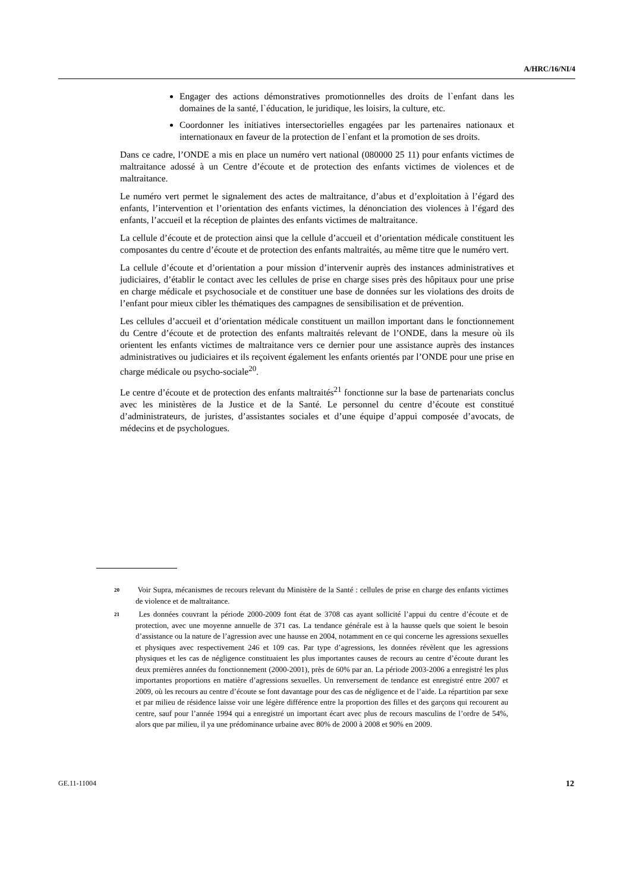A/HRC/16/NI/4
Engager des actions démonstratives promotionnelles des droits de l`enfant dans les domaines de la santé, l`éducation, le juridique, les loisirs, la culture, etc.
Coordonner les initiatives intersectorielles engagées par les partenaires nationaux et internationaux en faveur de la protection de l`enfant et la promotion de ses droits.
Dans ce cadre, l’ONDE a mis en place un numéro vert national (080000 25 11) pour enfants victimes de maltraitance adossé à un Centre d’écoute et de protection des enfants victimes de violences et de maltraitance.
Le numéro vert permet le signalement des actes de maltraitance, d’abus et d’exploitation à l’égard des enfants, l’intervention et l’orientation des enfants victimes, la dénonciation des violences à l’égard des enfants, l’accueil et la réception de plaintes des enfants victimes de maltraitance.
La cellule d’écoute et de protection ainsi que la cellule d’accueil et d’orientation médicale constituent les composantes du centre d’écoute et de protection des enfants maltraités, au même titre que le numéro vert.
La cellule d’écoute et d’orientation a pour mission d’intervenir auprès des instances administratives et judiciaires, d’établir le contact avec les cellules de prise en charge sises près des hôpitaux pour une prise en charge médicale et psychosociale et de constituer une base de données sur les violations des droits de l’enfant pour mieux cibler les thématiques des campagnes de sensibilisation et de prévention.
Les cellules d’accueil et d’orientation médicale constituent un maillon important dans le fonctionnement du Centre d’écoute et de protection des enfants maltraités relevant de l’ONDE, dans la mesure où ils orientent les enfants victimes de maltraitance vers ce dernier pour une assistance auprès des instances administratives ou judiciaires et ils reçoivent également les enfants orientés par l’ONDE pour une prise en charge médicale ou psycho-sociale<sup>20</sup>.
Le centre d’écoute et de protection des enfants maltraités<sup>21</sup> fonctionne sur la base de partenariats conclus avec les ministères de la Justice et de la Santé. Le personnel du centre d’écoute est constitué d’administrateurs, de juristes, d’assistantes sociales et d’une équipe d’appui composée d’avocats, de médecins et de psychologues.
20 Voir Supra, mécanismes de recours relevant du Ministère de la Santé : cellules de prise en charge des enfants victimes de violence et de maltraitance.
21 Les données couvrant la période 2000-2009 font état de 3708 cas ayant sollicité l’appui du centre d’écoute et de protection, avec une moyenne annuelle de 371 cas. La tendance générale est à la hausse quels que soient le besoin d’assistance ou la nature de l’agression avec une hausse en 2004, notamment en ce qui concerne les agressions sexuelles et physiques avec respectivement 246 et 109 cas. Par type d’agressions, les données révèlent que les agressions physiques et les cas de négligence constituaient les plus importantes causes de recours au centre d’écoute durant les deux premières années du fonctionnement (2000-2001), près de 60% par an. La période 2003-2006 a enregistré les plus importantes proportions en matière d’agressions sexuelles. Un renversement de tendance est enregistré entre 2007 et 2009, où les recours au centre d’écoute se font davantage pour des cas de négligence et de l’aide. La répartition par sexe et par milieu de résidence laisse voir une légère différence entre la proportion des filles et des garçons qui recourent au centre, sauf pour l’année 1994 qui a enregistré un important écart avec plus de recours masculins de l’ordre de 54%, alors que par milieu, il ya une prédominance urbaine avec 80% de 2000 à 2008 et 90% en 2009.
GE.11-11004 12